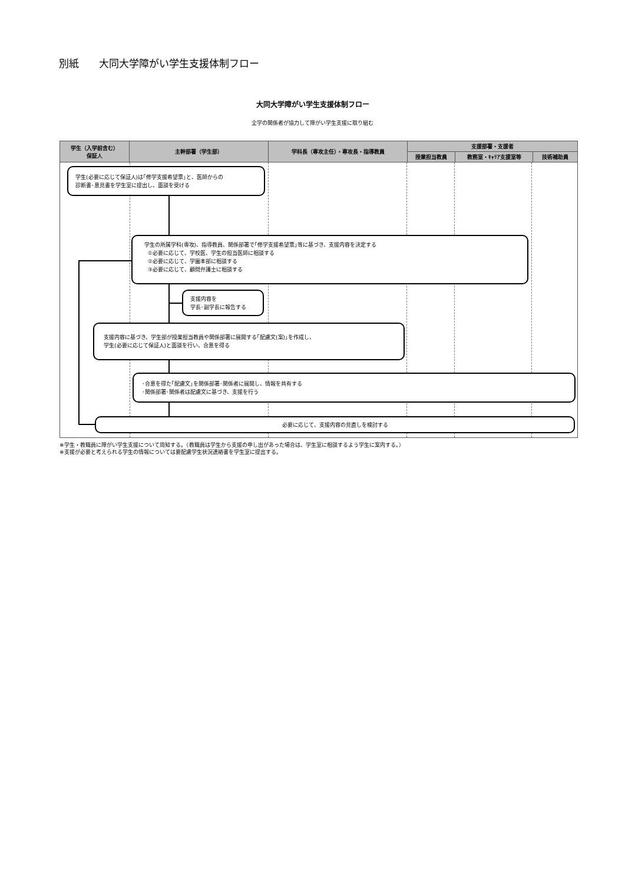別紙　　大同大学障がい学生支援体制フロー
大同大学障がい学生支援体制フロー
全学の関係者が協力して障がい学生支援に取り組む
| 学生（入学前含む） 保証人 | 主幹部署（学生部） | 学科長（専攻主任）・専攻長・指導教員 | 支援部署・支援者 | | |
| --- | --- | --- | --- | --- | --- |
| | | | 授業担当教員 | 教務室・ｷｬﾘｱ支援室等 | 技術補助員 |
学生(必要に応じて保証人)は｢修学支援希望票｣と、医師からの
診断書･意見書を学生室に提出し、面談を受ける
学生の所属学科(専攻)、指導教員、関係部署で｢修学支援希望票｣等に基づき、支援内容を決定する
①必要に応じて、学校医、学生の担当医師に相談する
②必要に応じて、学園本部に相談する
③必要に応じて、顧問弁護士に相談する
支援内容を
学長･副学長に報告する
支援内容に基づき、学生部が授業担当教員や関係部署に展開する｢配慮文(案)｣を作成し、
学生(必要に応じて保証人)と面談を行い、合意を得る
･合意を得た｢配慮文｣を関係部署･関係者に展開し、情報を共有する
･関係部署･関係者は配慮文に基づき、支援を行う
必要に応じて、支援内容の見直しを検討する
※学生・教職員に障がい学生支援について周知する。（教職員は学生から支援の申し出があった場合は、学生室に相談するよう学生に案内する。）
※支援が必要と考えられる学生の情報については要配慮学生状況連絡書を学生室に提出する。